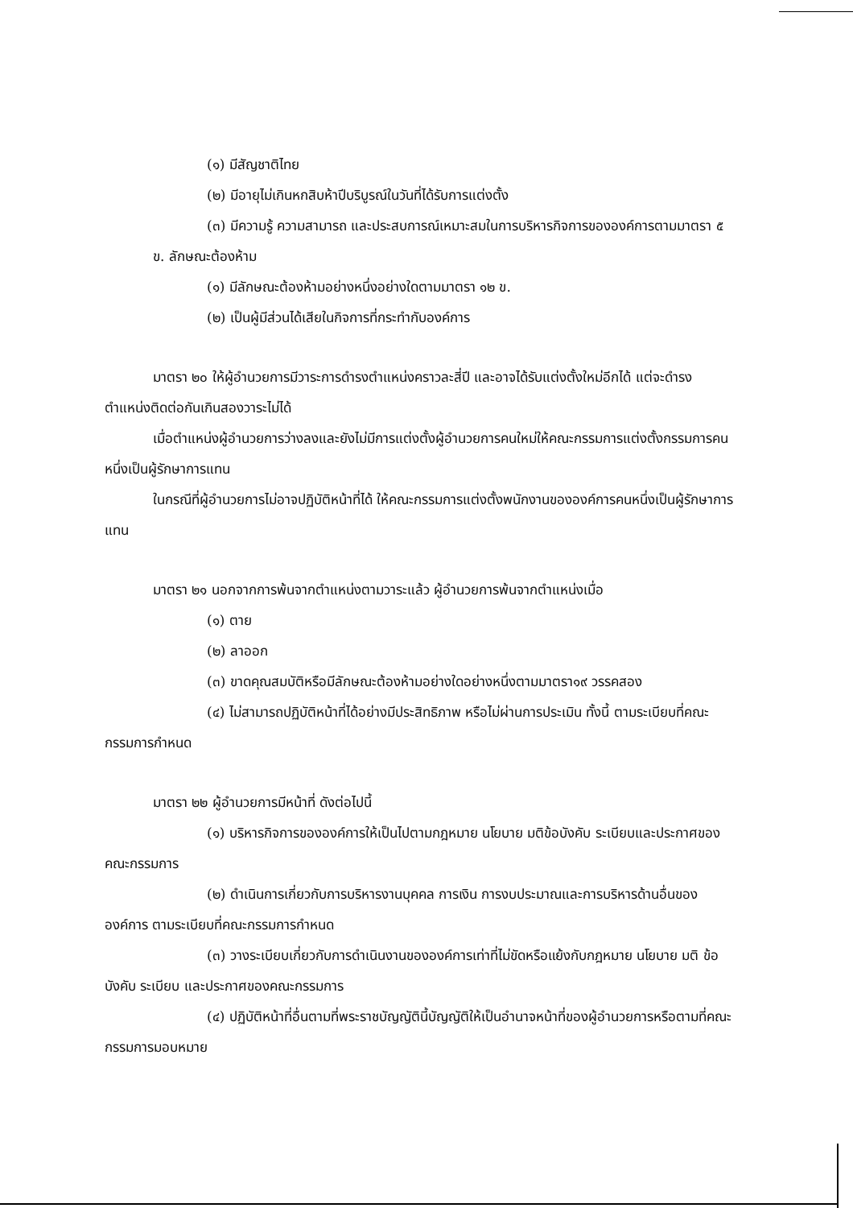(๑) มีสัญชาติไทย
(๒) มีอายุไม่เกินหกสิบห้าปีบริบูรณ์ในวันที่ได้รับการแต่งตั้ง
(๓) มีความรู้ ความสามารถ และประสบการณ์เหมาะสมในการบริหารกิจการขององค์การตามมาตรา ๕
ข. ลักษณะต้องห้าม
(๑) มีลักษณะต้องห้ามอย่างหนึ่งอย่างใดตามมาตรา ๑๒ ข.
(๒) เป็นผู้มีส่วนได้เสียในกิจการที่กระทำกับองค์การ
มาตรา ๒๐ ให้ผู้อำนวยการมีวาระการดำรงตำแหน่งคราวละสี่ปี และอาจได้รับแต่งตั้งใหม่อีกได้ แต่จะดำรงตำแหน่งติดต่อกันเกินสองวาระไม่ได้
เมื่อตำแหน่งผู้อำนวยการว่างลงและยังไม่มีการแต่งตั้งผู้อำนวยการคนใหม่ให้คณะกรรมการแต่งตั้งกรรมการคนหนึ่งเป็นผู้รักษาการแทน
ในกรณีที่ผู้อำนวยการไม่อาจปฏิบัติหน้าที่ได้ ให้คณะกรรมการแต่งตั้งพนักงานขององค์การคนหนึ่งเป็นผู้รักษาการแทน
มาตรา ๒๑ นอกจากการพ้นจากตำแหน่งตามวาระแล้ว ผู้อำนวยการพ้นจากตำแหน่งเมื่อ
(๑) ตาย
(๒) ลาออก
(๓) ขาดคุณสมบัติหรือมีลักษณะต้องห้ามอย่างใดอย่างหนึ่งตามมาตรา๑๙ วรรคสอง
(๔) ไม่สามารถปฏิบัติหน้าที่ได้อย่างมีประสิทธิภาพ หรือไม่ผ่านการประเมิน ทั้งนี้ ตามระเบียบที่คณะกรรมการกำหนด
มาตรา ๒๒ ผู้อำนวยการมีหน้าที่ ดังต่อไปนี้
(๑) บริหารกิจการขององค์การให้เป็นไปตามกฎหมาย นโยบาย มติข้อบังคับ ระเบียบและประกาศของคณะกรรมการ
(๒) ดำเนินการเกี่ยวกับการบริหารงานบุคคล การเงิน การงบประมาณและการบริหารด้านอื่นขององค์การ ตามระเบียบที่คณะกรรมการกำหนด
(๓) วางระเบียบเกี่ยวกับการดำเนินงานขององค์การเท่าที่ไม่ขัดหรือแย้งกับกฎหมาย นโยบาย มติ ข้อบังคับ ระเบียบ และประกาศของคณะกรรมการ
(๔) ปฏิบัติหน้าที่อื่นตามที่พระราชบัญญัตินี้บัญญัติให้เป็นอำนาจหน้าที่ของผู้อำนวยการหรือตามที่คณะกรรมการมอบหมาย